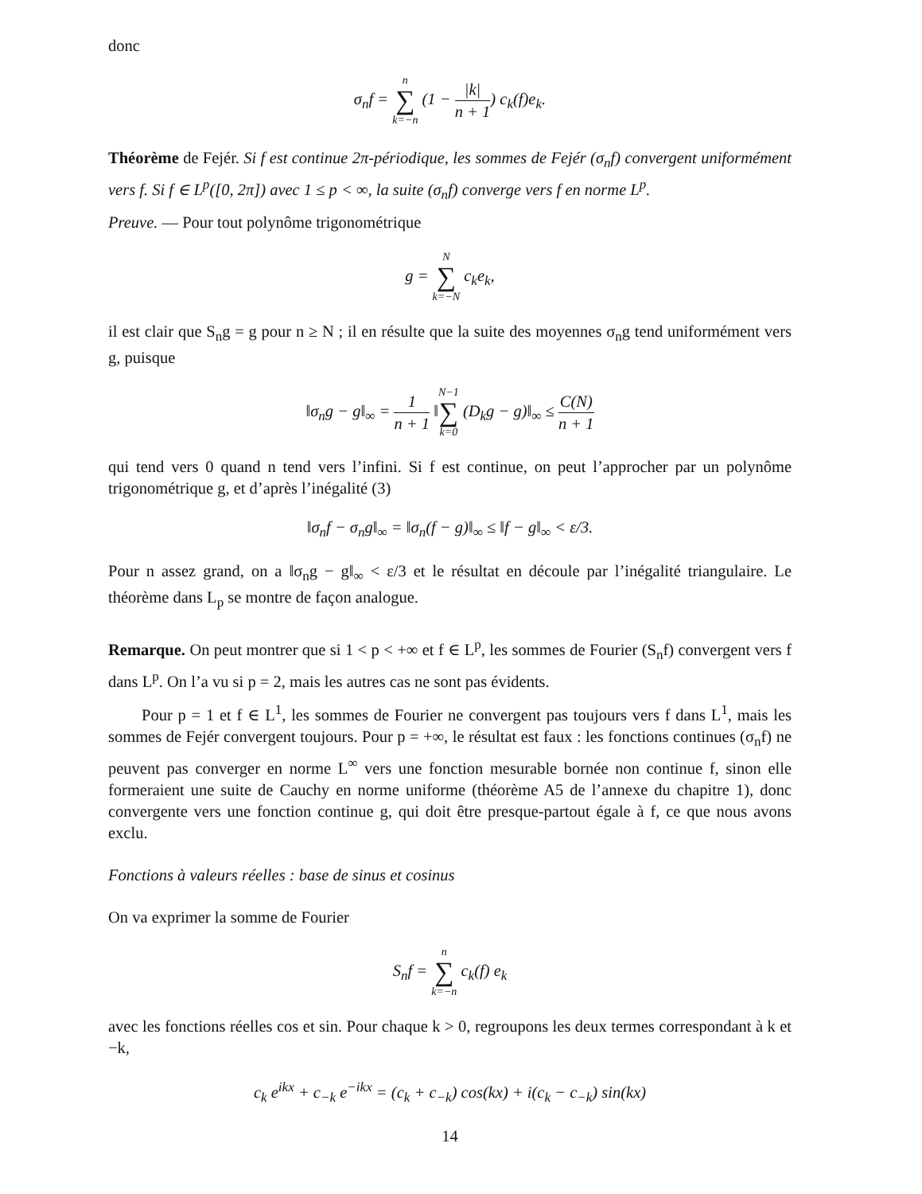donc
σ<sub>n</sub>f = n ∑ k=−n (1 − |k| n + 1) c<sub>k</sub>(f)e<sub>k</sub>.
Théorème de Fejér. Si f est continue 2π-périodique, les sommes de Fejér (σ<sub>n</sub>f) convergent uniformément vers f. Si f ∈ L<sup>p</sup>([0, 2π]) avec 1 ≤ p < ∞, la suite (σ<sub>n</sub>f) converge vers f en norme L<sup>p</sup>.
Preuve. — Pour tout polynôme trigonométrique
g = N ∑ k=−N c<sub>k</sub>e<sub>k</sub>,
il est clair que S<sub>n</sub>g = g pour n ≥ N ; il en résulte que la suite des moyennes σ<sub>n</sub>g tend uniformément vers g, puisque
‖σ<sub>n</sub>g − g‖<sub>∞</sub> = 1 n + 1 ‖N−1 ∑ k=0 (D<sub>k</sub>g − g)‖<sub>∞</sub> ≤ C(N) n + 1
qui tend vers 0 quand n tend vers l’infini. Si f est continue, on peut l’approcher par un polynôme trigonométrique g, et d’après l’inégalité (3)
‖σ<sub>n</sub>f − σ<sub>n</sub>g‖<sub>∞</sub> = ‖σ<sub>n</sub>(f − g)‖<sub>∞</sub> ≤ ‖f − g‖<sub>∞</sub> < ε/3.
Pour n assez grand, on a ‖σ<sub>n</sub>g − g‖<sub>∞</sub> < ε/3 et le résultat en découle par l’inégalité triangulaire. Le théorème dans L<sub>p</sub> se montre de façon analogue.
Remarque. On peut montrer que si 1 < p < +∞ et f ∈ L<sup>p</sup>, les sommes de Fourier (S<sub>n</sub>f) convergent vers f dans L<sup>p</sup>. On l’a vu si p = 2, mais les autres cas ne sont pas évidents.
Pour p = 1 et f ∈ L<sup>1</sup>, les sommes de Fourier ne convergent pas toujours vers f dans L<sup>1</sup>, mais les sommes de Fejér convergent toujours. Pour p = +∞, le résultat est faux : les fonctions continues (σ<sub>n</sub>f) ne peuvent pas converger en norme L<sup>∞</sup> vers une fonction mesurable bornée non continue f, sinon elle formeraient une suite de Cauchy en norme uniforme (théorème A5 de l’annexe du chapitre 1), donc convergente vers une fonction continue g, qui doit être presque-partout égale à f, ce que nous avons exclu.
Fonctions à valeurs réelles : base de sinus et cosinus
On va exprimer la somme de Fourier
S<sub>n</sub>f = n ∑ k=−n c<sub>k</sub>(f) e<sub>k</sub>
avec les fonctions réelles cos et sin. Pour chaque k > 0, regroupons les deux termes correspondant à k et −k,
c<sub>k</sub> e<sup>ikx</sup> + c<sub>−k</sub> e<sup>−ikx</sup> = (c<sub>k</sub> + c<sub>−k</sub>) cos(kx) + i(c<sub>k</sub> − c<sub>−k</sub>) sin(kx)
14